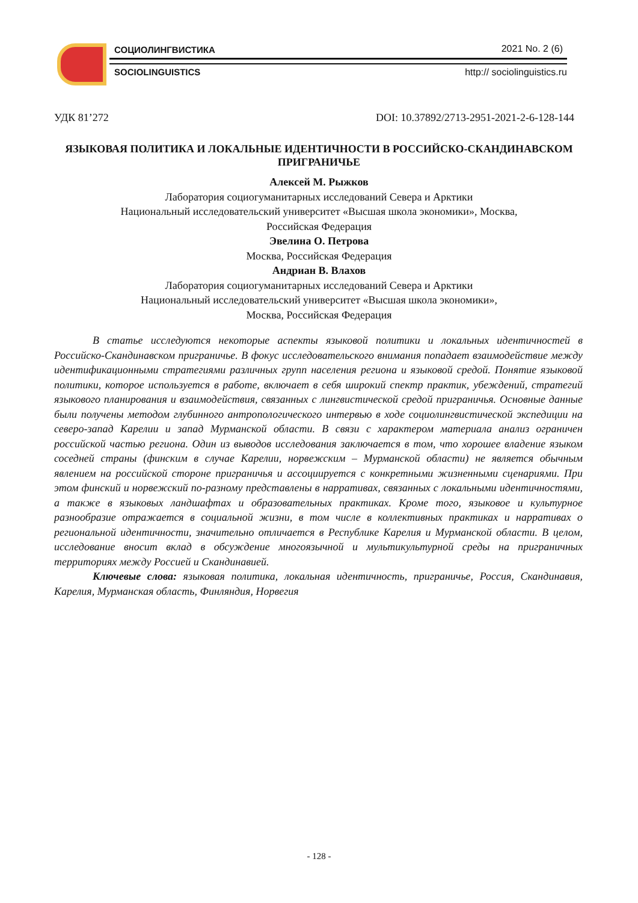СОЦИОЛИНГВИСТИКА 2021 No. 2 (6)
SOCIOLINGUISTICS http:// sociolinguistics.ru
УДК 81’272 DOI: 10.37892/2713-2951-2021-2-6-128-144
ЯЗЫКОВАЯ ПОЛИТИКА И ЛОКАЛЬНЫЕ ИДЕНТИЧНОСТИ В РОССИЙСКО-СКАНДИНАВСКОМ ПРИГРАНИЧЬЕ
Алексей М. Рыжков
Лаборатория социогуманитарных исследований Севера и Арктики
Национальный исследовательский университет «Высшая школа экономики», Москва,
Российская Федерация
Эвелина О. Петрова
Москва, Российская Федерация
Андриан В. Влахов
Лаборатория социогуманитарных исследований Севера и Арктики
Национальный исследовательский университет «Высшая школа экономики»,
Москва, Российская Федерация
В статье исследуются некоторые аспекты языковой политики и локальных идентичностей в Российско-Скандинавском приграничье. В фокус исследовательского внимания попадает взаимодействие между идентификационными стратегиями различных групп населения региона и языковой средой. Понятие языковой политики, которое используется в работе, включает в себя широкий спектр практик, убеждений, стратегий языкового планирования и взаимодействия, связанных с лингвистической средой приграничья. Основные данные были получены методом глубинного антропологического интервью в ходе социолингвистической экспедиции на северо-запад Карелии и запад Мурманской области. В связи с характером материала анализ ограничен российской частью региона. Один из выводов исследования заключается в том, что хорошее владение языком соседней страны (финским в случае Карелии, норвежским – Мурманской области) не является обычным явлением на российской стороне приграничья и ассоциируется с конкретными жизненными сценариями. При этом финский и норвежский по-разному представлены в нарративах, связанных с локальными идентичностями, а также в языковых ландшафтах и образовательных практиках. Кроме того, языковое и культурное разнообразие отражается в социальной жизни, в том числе в коллективных практиках и нарративах о региональной идентичности, значительно отличается в Республике Карелия и Мурманской области. В целом, исследование вносит вклад в обсуждение многоязычной и мультикультурной среды на приграничных территориях между Россией и Скандинавией.
Ключевые слова: языковая политика, локальная идентичность, приграничье, Россия, Скандинавия, Карелия, Мурманская область, Финляндия, Норвегия
- 128 -